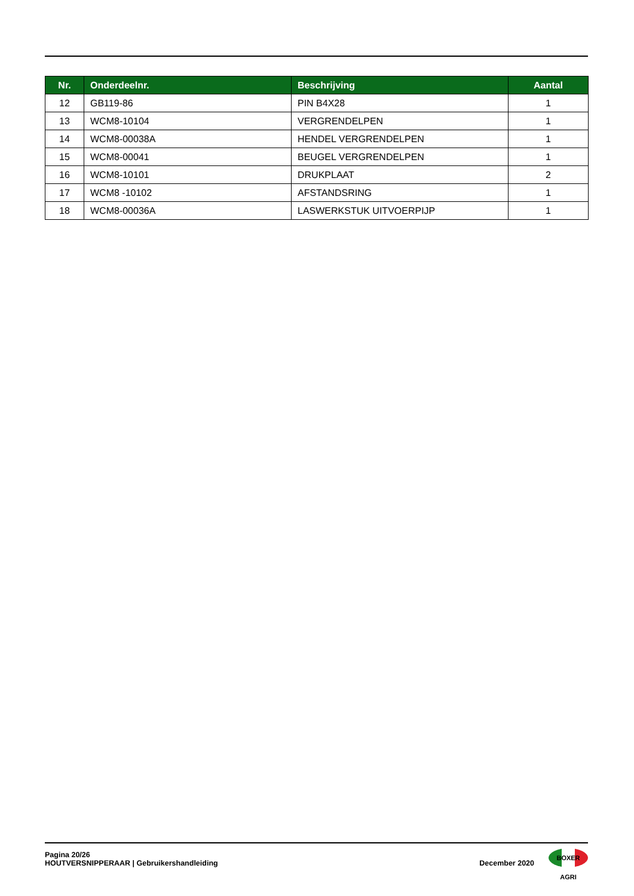| Nr. | Onderdeelnr. | Beschrijving | Aantal |
| --- | --- | --- | --- |
| 12 | GB119-86 | PIN B4X28 | 1 |
| 13 | WCM8-10104 | VERGRENDELPEN | 1 |
| 14 | WCM8-00038A | HENDEL VERGRENDELPEN | 1 |
| 15 | WCM8-00041 | BEUGEL VERGRENDELPEN | 1 |
| 16 | WCM8-10101 | DRUKPLAAT | 2 |
| 17 | WCM8 -10102 | AFSTANDSRING | 1 |
| 18 | WCM8-00036A | LASWERKSTUK UITVOERPIJP | 1 |
Pagina 20/26
HOUTVERSNIPPERAAR | Gebruikershandleiding
December 2020
BOXER AGRI